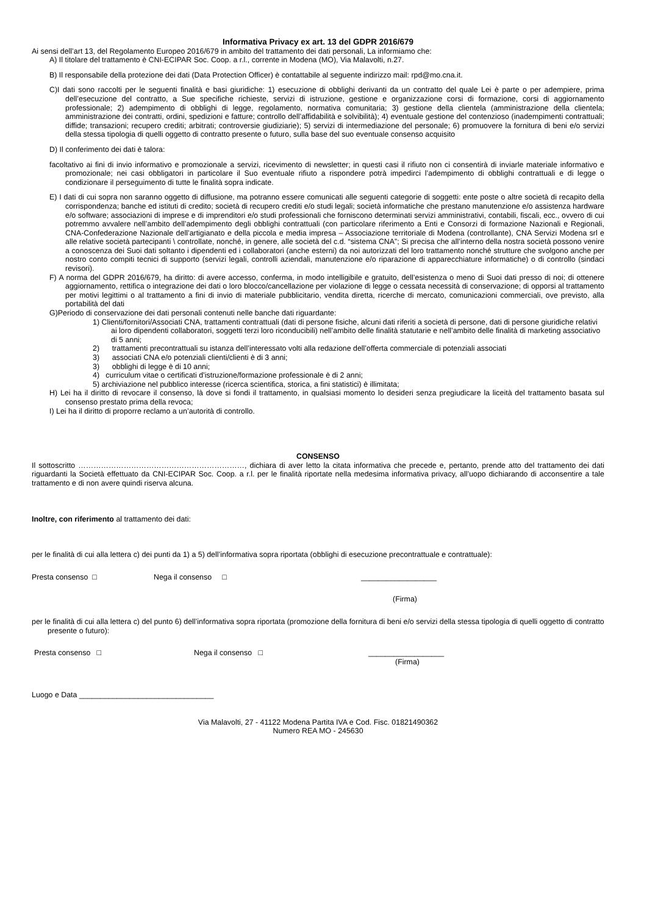Informativa Privacy ex art. 13 del GDPR 2016/679
Ai sensi dell’art 13, del Regolamento Europeo 2016/679 in ambito del trattamento dei dati personali, La informiamo che:
A) Il titolare del trattamento è CNI-ECIPAR Soc. Coop. a r.l., corrente in Modena (MO), Via Malavolti, n.27.
B) Il responsabile della protezione dei dati (Data Protection Officer) è contattabile al seguente indirizzo mail: rpd@mo.cna.it.
C)I dati sono raccolti per le seguenti finalità e basi giuridiche: 1) esecuzione di obblighi derivanti da un contratto del quale Lei è parte o per adempiere, prima dell’esecuzione del contratto, a Sue specifiche richieste, servizi di istruzione, gestione e organizzazione corsi di formazione, corsi di aggiornamento professionale; 2) adempimento di obblighi di legge, regolamento, normativa comunitaria; 3) gestione della clientela (amministrazione della clientela; amministrazione dei contratti, ordini, spedizioni e fatture; controllo dell’affidabilità e solvibilità); 4) eventuale gestione del contenzioso (inadempimenti contrattuali; diffide; transazioni; recupero crediti; arbitrati; controversie giudiziarie); 5) servizi di intermediazione del personale; 6) promuovere la fornitura di beni e/o servizi della stessa tipologia di quelli oggetto di contratto presente o futuro, sulla base del suo eventuale consenso acquisito
D) Il conferimento dei dati è talora:
facoltativo ai fini di invio informativo e promozionale a servizi, ricevimento di newsletter; in questi casi il rifiuto non ci consentirà di inviarle materiale informativo e promozionale; nei casi obbligatori in particolare il Suo eventuale rifiuto a rispondere potrà impedirci l’adempimento di obblighi contrattuali e di legge o condizionare il perseguimento di tutte le finalità sopra indicate.
E) I dati di cui sopra non saranno oggetto di diffusione, ma potranno essere comunicati alle seguenti categorie di soggetti: ente poste o altre società di recapito della corrispondenza; banche ed istituti di credito; società di recupero crediti e/o studi legali; società informatiche che prestano manutenzione e/o assistenza hardware e/o software; associazioni di imprese e di imprenditori e/o studi professionali che forniscono determinati servizi amministrativi, contabili, fiscali, ecc., ovvero di cui potremmo avvalere nell’ambito dell’adempimento degli obblighi contrattuali (con particolare riferimento a Enti e Consorzi di formazione Nazionali e Regionali, CNA-Confederazione Nazionale dell’artigianato e della piccola e media impresa – Associazione territoriale di Modena (controllante), CNA Servizi Modena srl e alle relative società partecipanti \ controllate, nonché, in genere, alle società del c.d. “sistema CNA”; Si precisa che all’interno della nostra società possono venire a conoscenza dei Suoi dati soltanto i dipendenti ed i collaboratori (anche esterni) da noi autorizzati del loro trattamento nonché strutture che svolgono anche per nostro conto compiti tecnici di supporto (servizi legali, controlli aziendali, manutenzione e/o riparazione di apparecchiature informatiche) o di controllo (sindaci revisori).
F) A norma del GDPR 2016/679, ha diritto: di avere accesso, conferma, in modo intelligibile e gratuito, dell’esistenza o meno di Suoi dati presso di noi; di ottenere aggiornamento, rettifica o integrazione dei dati o loro blocco/cancellazione per violazione di legge o cessata necessità di conservazione; di opporsi al trattamento per motivi legittimi o al trattamento a fini di invio di materiale pubblicitario, vendita diretta, ricerche di mercato, comunicazioni commerciali, ove previsto, alla portabilità del dati
G)Periodo di conservazione dei dati personali contenuti nelle banche dati riguardante:
1) Clienti/fornitori/Associati CNA, trattamenti contrattuali (dati di persone fisiche, alcuni dati riferiti a società di persone, dati di persone giuridiche relativi ai loro dipendenti collaboratori, soggetti terzi loro riconducibili) nell’ambito delle finalità statutarie e nell’ambito delle finalità di marketing associativo di 5 anni;
2) trattamenti precontrattuali su istanza dell’interessato volti alla redazione dell’offerta commerciale di potenziali associati
3) associati CNA e/o potenziali clienti/clienti è di 3 anni;
3) obblighi di legge è di 10 anni;
4) curriculum vitae o certificati d’istruzione/formazione professionale è di 2 anni;
5) archiviazione nel pubblico interesse (ricerca scientifica, storica, a fini statistici) è illimitata;
H) Lei ha il diritto di revocare il consenso, là dove si fondi il trattamento, in qualsiasi momento lo desideri senza pregiudicare la liceità del trattamento basata sul consenso prestato prima della revoca;
I) Lei ha il diritto di proporre reclamo a un’autorità di controllo.
CONSENSO
Il sottoscritto …………………………………………………………, dichiara di aver letto la citata informativa che precede e, pertanto, prende atto del trattamento dei dati riguardanti la Società effettuato da CNI-ECIPAR Soc. Coop. a r.l. per le finalità riportate nella medesima informativa privacy, all’uopo dichiarando di acconsentire a tale trattamento e di non avere quindi riserva alcuna.
Inoltre, con riferimento al trattamento dei dati:
per le finalità di cui alla lettera c) dei punti da 1) a 5) dell’informativa sopra riportata (obblighi di esecuzione precontrattuale e contrattuale):
Presta consenso □ Nega il consenso □ __________________
(Firma)
per le finalità di cui alla lettera c) del punto 6) dell’informativa sopra riportata (promozione della fornitura di beni e/o servizi della stessa tipologia di quelli oggetto di contratto presente o futuro):
Presta consenso □ Nega il consenso □ __________________
(Firma)
Luogo e Data ________________________________
Via Malavolti, 27 - 41122 Modena Partita IVA e Cod. Fisc. 01821490362
Numero REA MO - 245630